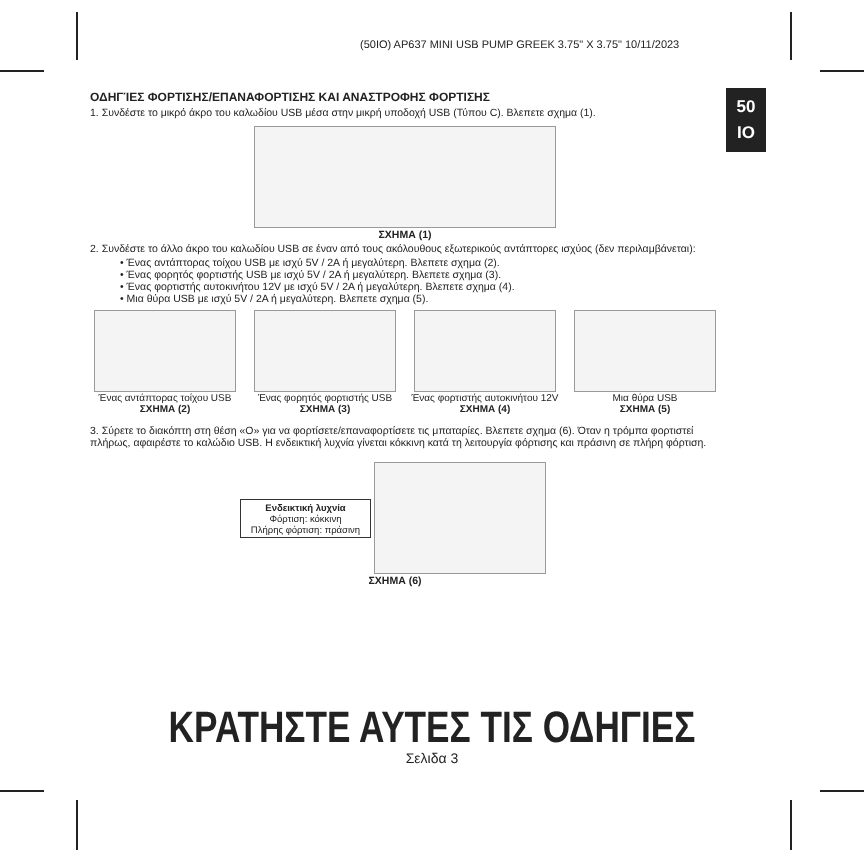(50IO) AP637 MINI USB PUMP GREEK 3.75" X 3.75" 10/11/2023
50
IO
ΟΔΗΓΊΕΣ ΦΟΡΤΙΣΗΣ/ΕΠΑΝΑΦΟΡΤΙΣΗΣ ΚΑΙ ΑΝΑΣΤΡΟΦΗΣ ΦΟΡΤΙΣΗΣ
1. Συνδέστε το μικρό άκρο του καλωδίου USB μέσα στην μικρή υποδοχή USB (Τύπου C). Βλεπετε σχημα (1).
ΣΧΗΜΑ (1)
2. Συνδέστε το άλλο άκρο του καλωδίου USB σε έναν από τους ακόλουθους εξωτερικούς αντάπτορες ισχύος (δεν περιλαμβάνεται):
• Ένας αντάπτορας τοίχου USB με ισχύ 5V / 2A ή μεγαλύτερη. Βλεπετε σχημα (2).
• Ένας φορητός φορτιστής USB με ισχύ 5V / 2A ή μεγαλύτερη. Βλεπετε σχημα (3).
• Ένας φορτιστής αυτοκινήτου 12V με ισχύ 5V / 2A ή μεγαλύτερη. Βλεπετε σχημα (4).
• Μια θύρα USB με ισχύ 5V / 2A ή μεγαλύτερη. Βλεπετε σχημα (5).
Ένας αντάπτορας τοίχου USB
ΣΧΗΜΑ (2)
Ένας φορητός φορτιστής USB
ΣΧΗΜΑ (3)
Ένας φορτιστής αυτοκινήτου 12V
ΣΧΗΜΑ (4)
Μια θύρα USB
ΣΧΗΜΑ (5)
3. Σύρετε το διακόπτη στη θέση «O» για να φορτίσετε/επαναφορτίσετε τις μπαταρίες. Βλεπετε σχημα (6). Όταν η τρόμπα φορτιστεί πλήρως, αφαιρέστε το καλώδιο USB. Η ενδεικτική λυχνία γίνεται κόκκινη κατά τη λειτουργία φόρτισης και πράσινη σε πλήρη φόρτιση.
Ενδεικτική λυχνία
Φόρτιση: κόκκινη
Πλήρης φόρτιση: πράσινη
ΣΧΗΜΑ (6)
ΚΡΑΤΗΣΤΕ ΑΥΤΕΣ ΤΙΣ ΟΔΗΓΙΕΣ
Σελιδα 3